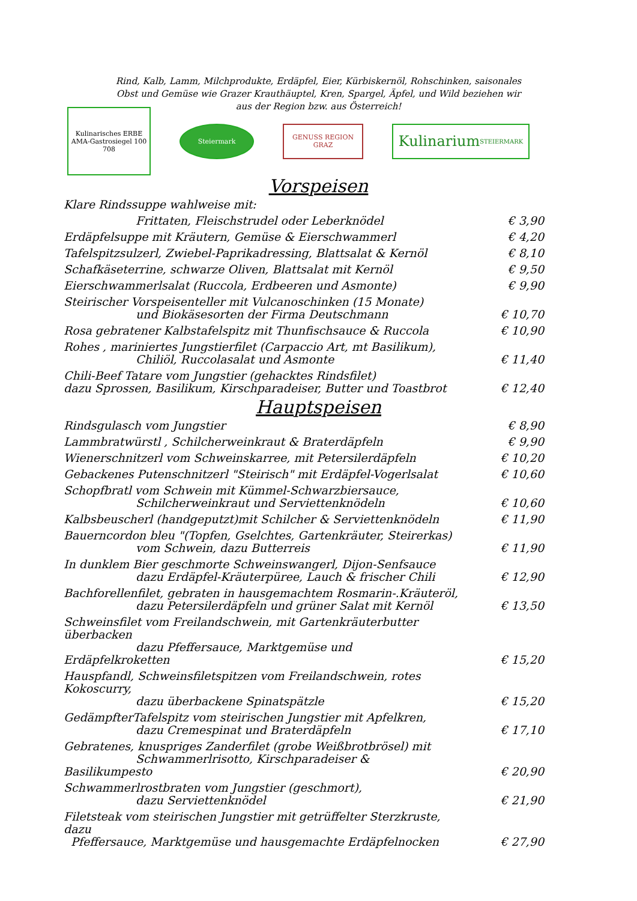Rind, Kalb, Lamm, Milchprodukte, Erdäpfel, Eier, Kürbiskernöl, Rohschinken, saisonales Obst und Gemüse wie Grazer Krauthäuptel, Kren, Spargel, Äpfel, und Wild beziehen wir aus der Region bzw. aus Österreich!
Kulinarisches ERBE
AMA-Gastrosiegel 100 708
Steiermark GENUSS REGION GRAZ
Kulinarium
STEIERMARK
Vorspeisen
| Klare Rindssuppe wahlweise mit: | |
| Frittaten, Fleischstrudel oder Leberknödel | € 3,90 |
| Erdäpfelsuppe mit Kräutern, Gemüse & Eierschwammerl | € 4,20 |
| Tafelspitzsulzerl, Zwiebel-Paprikadressing, Blattsalat & Kernöl | € 8,10 |
| Schafkäseterrine, schwarze Oliven, Blattsalat mit Kernöl | € 9,50 |
| Eierschwammerlsalat (Ruccola, Erdbeeren und Asmonte) | € 9,90 |
| Steirischer Vorspeisenteller mit Vulcanoschinken (15 Monate) und Biokäsesorten der Firma Deutschmann | € 10,70 |
| Rosa gebratener Kalbstafelspitz mit Thunfischsauce & Ruccola | € 10,90 |
| Rohes , mariniertes Jungstierfilet (Carpaccio Art, mt Basilikum), Chiliöl, Ruccolasalat und Asmonte | € 11,40 |
| Chili-Beef Tatare vom Jungstier (gehacktes Rindsfilet) dazu Sprossen, Basilikum, Kirschparadeiser, Butter und Toastbrot | € 12,40 |
Hauptspeisen
| Rindsgulasch vom Jungstier | € 8,90 |
| Lammbratwürstl , Schilcherweinkraut & Braterdäpfeln | € 9,90 |
| Wienerschnitzerl vom Schweinskarree, mit Petersilerdäpfeln | € 10,20 |
| Gebackenes Putenschnitzerl "Steirisch" mit Erdäpfel-Vogerlsalat | € 10,60 |
| Schopfbratl vom Schwein mit Kümmel-Schwarzbiersauce, Schilcherweinkraut und Serviettenknödeln | € 10,60 |
| Kalbsbeuscherl (handgeputzt)mit Schilcher & Serviettenknödeln | € 11,90 |
| Bauerncordon bleu "(Topfen, Gselchtes, Gartenkräuter, Steirerkas) vom Schwein, dazu Butterreis | € 11,90 |
| In dunklem Bier geschmorte Schweinswangerl, Dijon-Senfsauce dazu Erdäpfel-Kräuterpüree, Lauch & frischer Chili | € 12,90 |
| Bachforellenfilet, gebraten in hausgemachtem Rosmarin-.Kräuteröl, dazu Petersilerdäpfeln und grüner Salat mit Kernöl | € 13,50 |
| Schweinsfilet vom Freilandschwein, mit Gartenkräuterbutter überbacken dazu Pfeffersauce, Marktgemüse und Erdäpfelkroketten | € 15,20 |
| Hauspfandl, Schweinsfiletspitzen vom Freilandschwein, rotes Kokoscurry, dazu überbackene Spinatspätzle | € 15,20 |
| GedämpfterTafelspitz vom steirischen Jungstier mit Apfelkren, dazu Cremespinat und Braterdäpfeln | € 17,10 |
| Gebratenes, knuspriges Zanderfilet (grobe Weißbrotbrösel) mit Schwammerlrisotto, Kirschparadeiser & Basilikumpesto | € 20,90 |
| Schwammerlrostbraten vom Jungstier (geschmort), dazu Serviettenknödel | € 21,90 |
| Filetsteak vom steirischen Jungstier mit getrüffelter Sterzkruste, dazu Pfeffersauce, Marktgemüse und hausgemachte Erdäpfelnocken | € 27,90 |